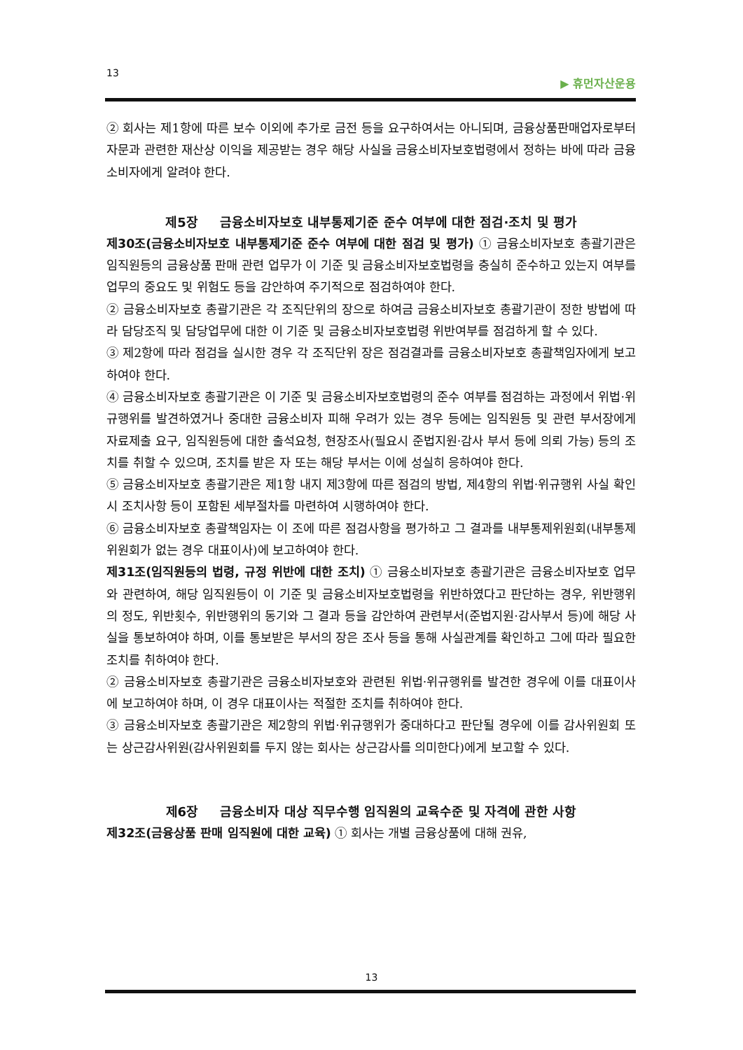13 ▶ 휴먼자산운용
② 회사는 제1항에 따른 보수 이외에 추가로 금전 등을 요구하여서는 아니되며, 금융상품판매업자로부터 자문과 관련한 재산상 이익을 제공받는 경우 해당 사실을 금융소비자보호법령에서 정하는 바에 따라 금융소비자에게 알려야 한다.
제5장 금융소비자보호 내부통제기준 준수 여부에 대한 점검·조치 및 평가
제30조(금융소비자보호 내부통제기준 준수 여부에 대한 점검 및 평가) ① 금융소비자보호 총괄기관은 임직원등의 금융상품 판매 관련 업무가 이 기준 및 금융소비자보호법령을 충실히 준수하고 있는지 여부를 업무의 중요도 및 위험도 등을 감안하여 주기적으로 점검하여야 한다.
② 금융소비자보호 총괄기관은 각 조직단위의 장으로 하여금 금융소비자보호 총괄기관이 정한 방법에 따라 담당조직 및 담당업무에 대한 이 기준 및 금융소비자보호법령 위반여부를 점검하게 할 수 있다.
③ 제2항에 따라 점검을 실시한 경우 각 조직단위 장은 점검결과를 금융소비자보호 총괄책임자에게 보고하여야 한다.
④ 금융소비자보호 총괄기관은 이 기준 및 금융소비자보호법령의 준수 여부를 점검하는 과정에서 위법·위규행위를 발견하였거나 중대한 금융소비자 피해 우려가 있는 경우 등에는 임직원등 및 관련 부서장에게 자료제출 요구, 임직원등에 대한 출석요청, 현장조사(필요시 준법지원·감사 부서 등에 의뢰 가능) 등의 조치를 취할 수 있으며, 조치를 받은 자 또는 해당 부서는 이에 성실히 응하여야 한다.
⑤ 금융소비자보호 총괄기관은 제1항 내지 제3항에 따른 점검의 방법, 제4항의 위법·위규행위 사실 확인 시 조치사항 등이 포함된 세부절차를 마련하여 시행하여야 한다.
⑥ 금융소비자보호 총괄책임자는 이 조에 따른 점검사항을 평가하고 그 결과를 내부통제위원회(내부통제위원회가 없는 경우 대표이사)에 보고하여야 한다.
제31조(임직원등의 법령, 규정 위반에 대한 조치) ① 금융소비자보호 총괄기관은 금융소비자보호 업무와 관련하여, 해당 임직원등이 이 기준 및 금융소비자보호법령을 위반하였다고 판단하는 경우, 위반행위의 정도, 위반횟수, 위반행위의 동기와 그 결과 등을 감안하여 관련부서(준법지원·감사부서 등)에 해당 사실을 통보하여야 하며, 이를 통보받은 부서의 장은 조사 등을 통해 사실관계를 확인하고 그에 따라 필요한 조치를 취하여야 한다.
② 금융소비자보호 총괄기관은 금융소비자보호와 관련된 위법·위규행위를 발견한 경우에 이를 대표이사에 보고하여야 하며, 이 경우 대표이사는 적절한 조치를 취하여야 한다.
③ 금융소비자보호 총괄기관은 제2항의 위법·위규행위가 중대하다고 판단될 경우에 이를 감사위원회 또는 상근감사위원(감사위원회를 두지 않는 회사는 상근감사를 의미한다)에게 보고할 수 있다.
제6장 금융소비자 대상 직무수행 임직원의 교육수준 및 자격에 관한 사항
제32조(금융상품 판매 임직원에 대한 교육) ① 회사는 개별 금융상품에 대해 권유,
13